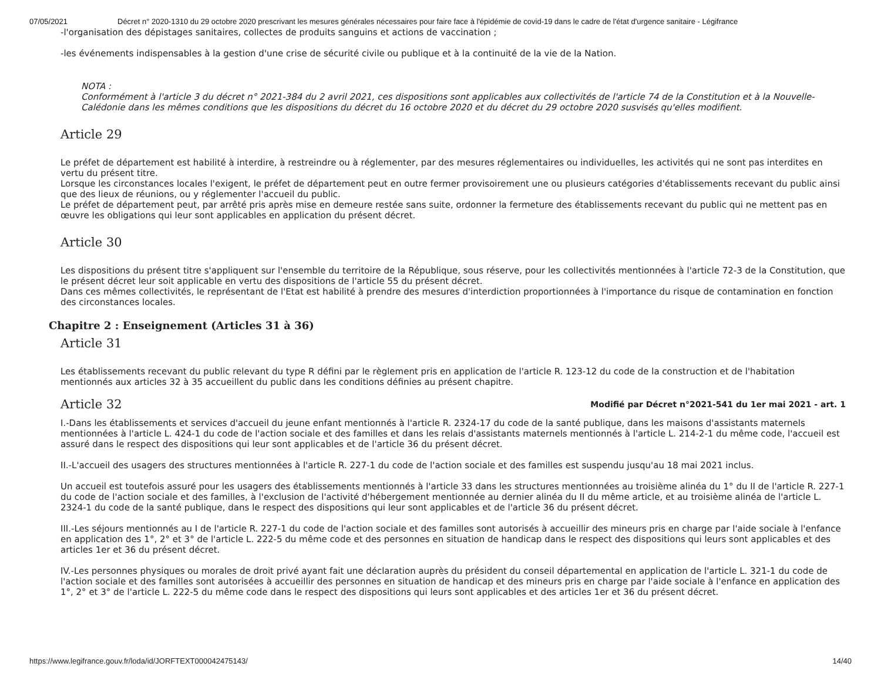07/05/2021 Décret n° 2020-1310 du 29 octobre 2020 prescrivant les mesures générales nécessaires pour faire face à l'épidémie de covid-19 dans le cadre de l'état d'urgence sanitaire - Légifrance
-l'organisation des dépistages sanitaires, collectes de produits sanguins et actions de vaccination ;
-les événements indispensables à la gestion d'une crise de sécurité civile ou publique et à la continuité de la vie de la Nation.
NOTA :
Conformément à l'article 3 du décret n° 2021-384 du 2 avril 2021, ces dispositions sont applicables aux collectivités de l'article 74 de la Constitution et à la Nouvelle-Calédonie dans les mêmes conditions que les dispositions du décret du 16 octobre 2020 et du décret du 29 octobre 2020 susvisés qu'elles modifient.
Article 29
Le préfet de département est habilité à interdire, à restreindre ou à réglementer, par des mesures réglementaires ou individuelles, les activités qui ne sont pas interdites en vertu du présent titre.
Lorsque les circonstances locales l'exigent, le préfet de département peut en outre fermer provisoirement une ou plusieurs catégories d'établissements recevant du public ainsi que des lieux de réunions, ou y réglementer l'accueil du public.
Le préfet de département peut, par arrêté pris après mise en demeure restée sans suite, ordonner la fermeture des établissements recevant du public qui ne mettent pas en œuvre les obligations qui leur sont applicables en application du présent décret.
Article 30
Les dispositions du présent titre s'appliquent sur l'ensemble du territoire de la République, sous réserve, pour les collectivités mentionnées à l'article 72-3 de la Constitution, que le présent décret leur soit applicable en vertu des dispositions de l'article 55 du présent décret.
Dans ces mêmes collectivités, le représentant de l'Etat est habilité à prendre des mesures d'interdiction proportionnées à l'importance du risque de contamination en fonction des circonstances locales.
Chapitre 2 : Enseignement (Articles 31 à 36)
Article 31
Les établissements recevant du public relevant du type R défini par le règlement pris en application de l'article R. 123-12 du code de la construction et de l'habitation mentionnés aux articles 32 à 35 accueillent du public dans les conditions définies au présent chapitre.
Article 32 Modifié par Décret n°2021-541 du 1er mai 2021 - art. 1
I.-Dans les établissements et services d'accueil du jeune enfant mentionnés à l'article R. 2324-17 du code de la santé publique, dans les maisons d'assistants maternels mentionnées à l'article L. 424-1 du code de l'action sociale et des familles et dans les relais d'assistants maternels mentionnés à l'article L. 214-2-1 du même code, l'accueil est assuré dans le respect des dispositions qui leur sont applicables et de l'article 36 du présent décret.
II.-L'accueil des usagers des structures mentionnées à l'article R. 227-1 du code de l'action sociale et des familles est suspendu jusqu'au 18 mai 2021 inclus.
Un accueil est toutefois assuré pour les usagers des établissements mentionnés à l'article 33 dans les structures mentionnées au troisième alinéa du 1° du II de l'article R. 227-1 du code de l'action sociale et des familles, à l'exclusion de l'activité d'hébergement mentionnée au dernier alinéa du II du même article, et au troisième alinéa de l'article L. 2324-1 du code de la santé publique, dans le respect des dispositions qui leur sont applicables et de l'article 36 du présent décret.
III.-Les séjours mentionnés au I de l'article R. 227-1 du code de l'action sociale et des familles sont autorisés à accueillir des mineurs pris en charge par l'aide sociale à l'enfance en application des 1°, 2° et 3° de l'article L. 222-5 du même code et des personnes en situation de handicap dans le respect des dispositions qui leurs sont applicables et des articles 1er et 36 du présent décret.
IV.-Les personnes physiques ou morales de droit privé ayant fait une déclaration auprès du président du conseil départemental en application de l'article L. 321-1 du code de l'action sociale et des familles sont autorisées à accueillir des personnes en situation de handicap et des mineurs pris en charge par l'aide sociale à l'enfance en application des 1°, 2° et 3° de l'article L. 222-5 du même code dans le respect des dispositions qui leurs sont applicables et des articles 1er et 36 du présent décret.
https://www.legifrance.gouv.fr/loda/id/JORFTEXT000042475143/ 14/40